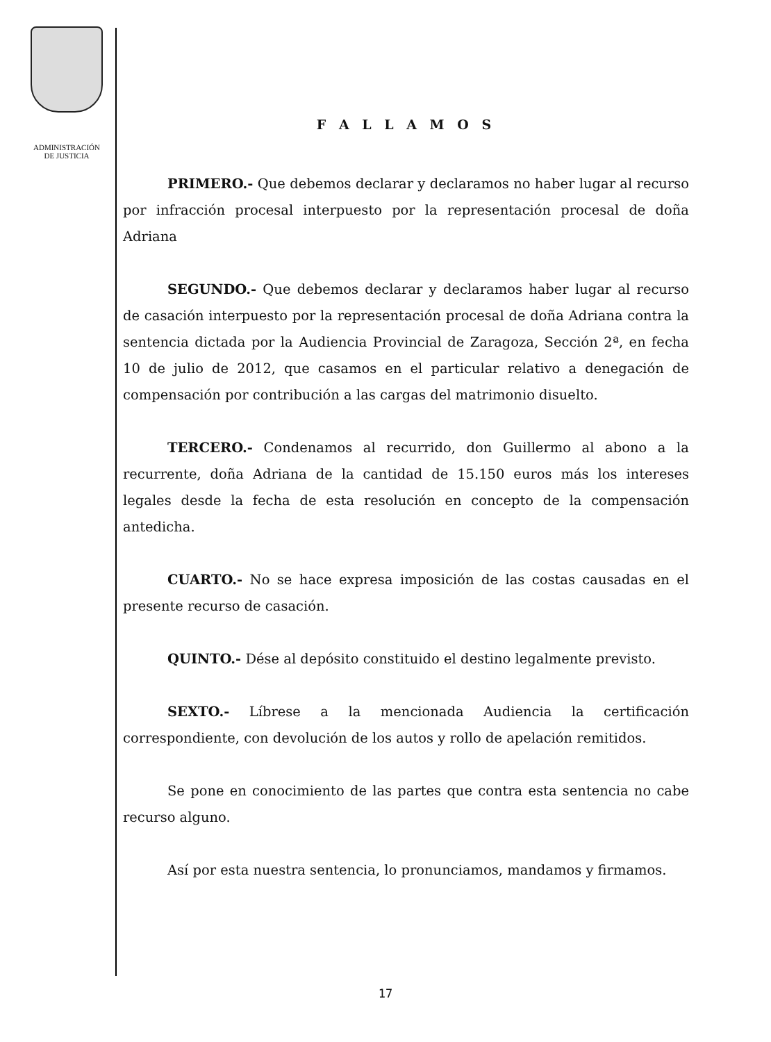ADMINISTRACIÓN
DE JUSTICIA
F A L L A M O S
PRIMERO.- Que debemos declarar y declaramos no haber lugar al recurso por infracción procesal interpuesto por la representación procesal de doña Adriana
SEGUNDO.- Que debemos declarar y declaramos haber lugar al recurso de casación interpuesto por la representación procesal de doña Adriana contra la sentencia dictada por la Audiencia Provincial de Zaragoza, Sección 2ª, en fecha 10 de julio de 2012, que casamos en el particular relativo a denegación de compensación por contribución a las cargas del matrimonio disuelto.
TERCERO.- Condenamos al recurrido, don Guillermo al abono a la recurrente, doña Adriana de la cantidad de 15.150 euros más los intereses legales desde la fecha de esta resolución en concepto de la compensación antedicha.
CUARTO.- No se hace expresa imposición de las costas causadas en el presente recurso de casación.
QUINTO.- Dése al depósito constituido el destino legalmente previsto.
SEXTO.- Líbrese a la mencionada Audiencia la certificación correspondiente, con devolución de los autos y rollo de apelación remitidos.
Se pone en conocimiento de las partes que contra esta sentencia no cabe recurso alguno.
Así por esta nuestra sentencia, lo pronunciamos, mandamos y firmamos.
17